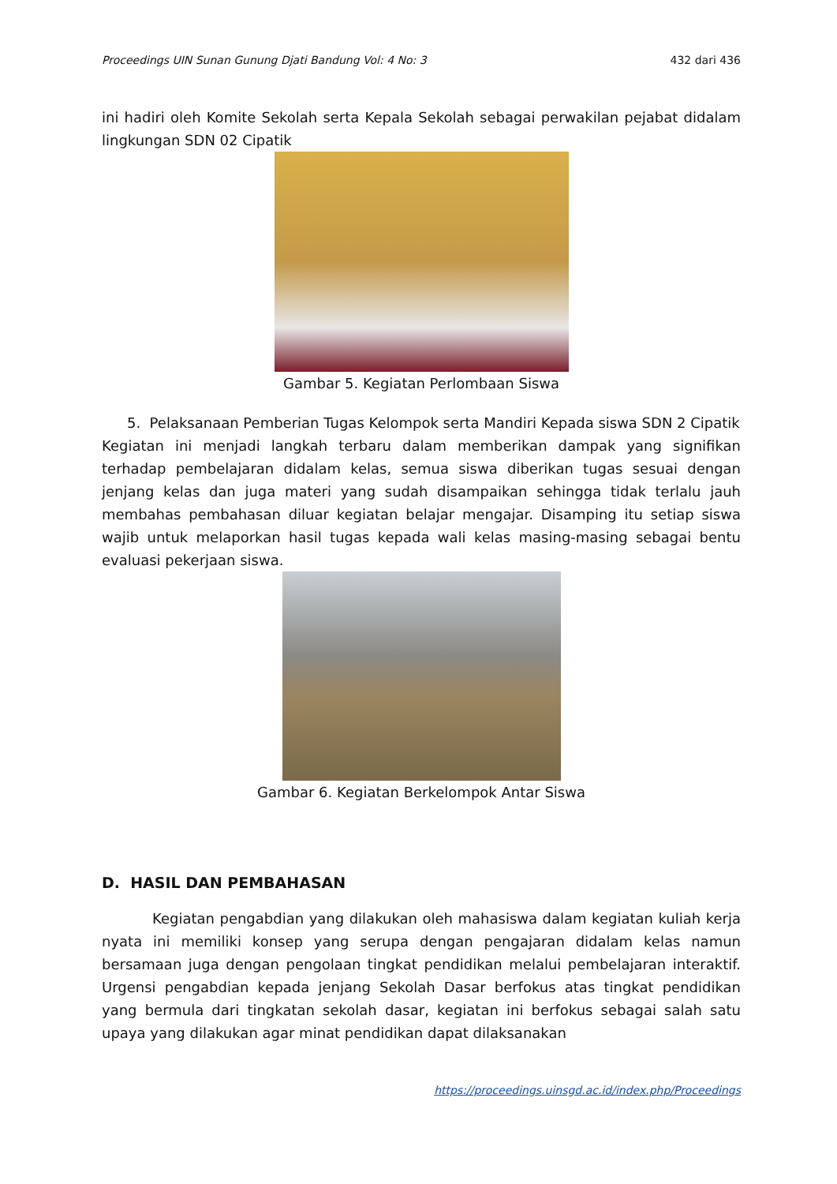Proceedings UIN Sunan Gunung Djati Bandung Vol: 4 No: 3 432 dari 436
ini hadiri oleh Komite Sekolah serta Kepala Sekolah sebagai perwakilan pejabat didalam lingkungan SDN 02 Cipatik
Gambar 5. Kegiatan Perlombaan Siswa
5. Pelaksanaan Pemberian Tugas Kelompok serta Mandiri Kepada siswa SDN 2 Cipatik
Kegiatan ini menjadi langkah terbaru dalam memberikan dampak yang signifikan terhadap pembelajaran didalam kelas, semua siswa diberikan tugas sesuai dengan jenjang kelas dan juga materi yang sudah disampaikan sehingga tidak terlalu jauh membahas pembahasan diluar kegiatan belajar mengajar. Disamping itu setiap siswa wajib untuk melaporkan hasil tugas kepada wali kelas masing-masing sebagai bentu evaluasi pekerjaan siswa.
Gambar 6. Kegiatan Berkelompok Antar Siswa
D. HASIL DAN PEMBAHASAN
Kegiatan pengabdian yang dilakukan oleh mahasiswa dalam kegiatan kuliah kerja nyata ini memiliki konsep yang serupa dengan pengajaran didalam kelas namun bersamaan juga dengan pengolaan tingkat pendidikan melalui pembelajaran interaktif. Urgensi pengabdian kepada jenjang Sekolah Dasar berfokus atas tingkat pendidikan yang bermula dari tingkatan sekolah dasar, kegiatan ini berfokus sebagai salah satu upaya yang dilakukan agar minat pendidikan dapat dilaksanakan
https://proceedings.uinsgd.ac.id/index.php/Proceedings